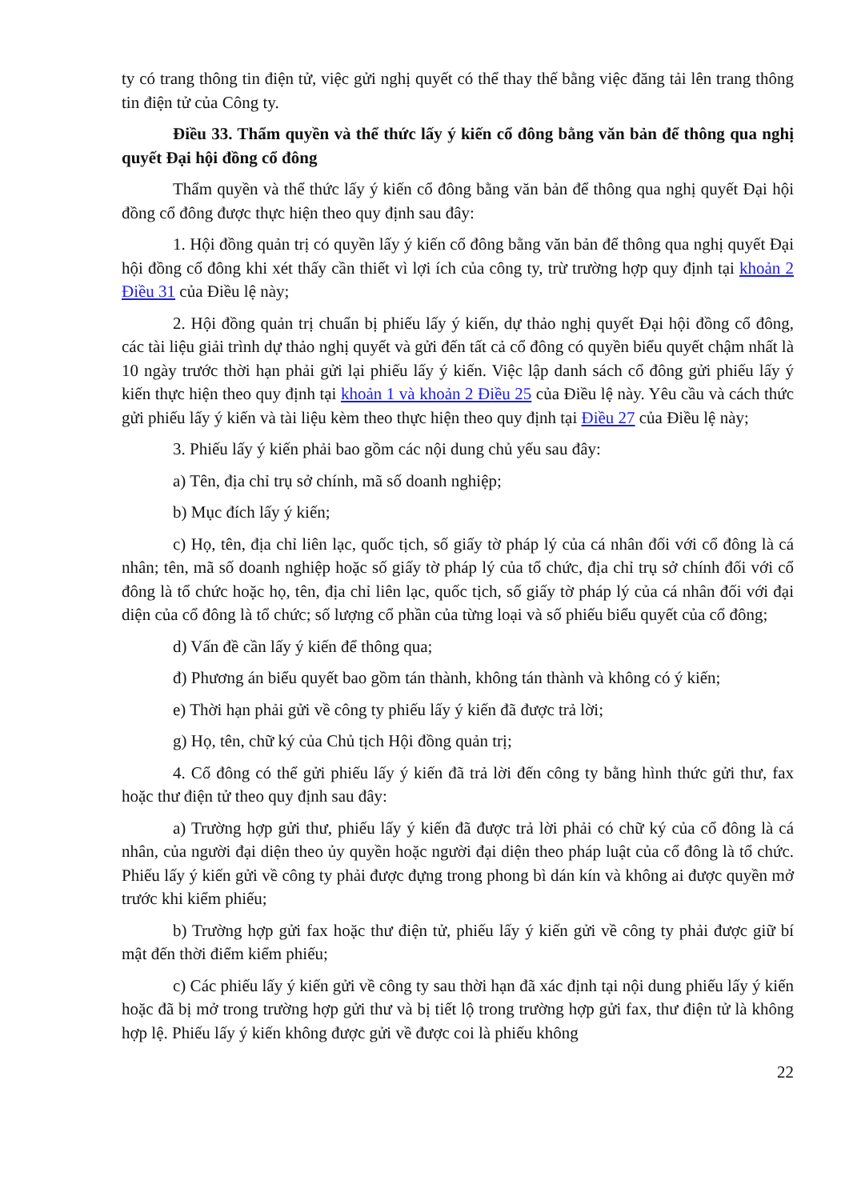ty có trang thông tin điện tử, việc gửi nghị quyết có thể thay thế bằng việc đăng tải lên trang thông tin điện tử của Công ty.
Điều 33. Thẩm quyền và thể thức lấy ý kiến cổ đông bằng văn bản để thông qua nghị quyết Đại hội đồng cổ đông
Thẩm quyền và thể thức lấy ý kiến cổ đông bằng văn bản để thông qua nghị quyết Đại hội đồng cổ đông được thực hiện theo quy định sau đây:
1. Hội đồng quản trị có quyền lấy ý kiến cổ đông bằng văn bản để thông qua nghị quyết Đại hội đồng cổ đông khi xét thấy cần thiết vì lợi ích của công ty, trừ trường hợp quy định tại khoản 2 Điều 31 của Điều lệ này;
2. Hội đồng quản trị chuẩn bị phiếu lấy ý kiến, dự thảo nghị quyết Đại hội đồng cổ đông, các tài liệu giải trình dự thảo nghị quyết và gửi đến tất cả cổ đông có quyền biểu quyết chậm nhất là 10 ngày trước thời hạn phải gửi lại phiếu lấy ý kiến. Việc lập danh sách cổ đông gửi phiếu lấy ý kiến thực hiện theo quy định tại khoản 1 và khoản 2 Điều 25 của Điều lệ này. Yêu cầu và cách thức gửi phiếu lấy ý kiến và tài liệu kèm theo thực hiện theo quy định tại Điều 27 của Điều lệ này;
3. Phiếu lấy ý kiến phải bao gồm các nội dung chủ yếu sau đây:
a) Tên, địa chỉ trụ sở chính, mã số doanh nghiệp;
b) Mục đích lấy ý kiến;
c) Họ, tên, địa chỉ liên lạc, quốc tịch, số giấy tờ pháp lý của cá nhân đối với cổ đông là cá nhân; tên, mã số doanh nghiệp hoặc số giấy tờ pháp lý của tổ chức, địa chỉ trụ sở chính đối với cổ đông là tổ chức hoặc họ, tên, địa chỉ liên lạc, quốc tịch, số giấy tờ pháp lý của cá nhân đối với đại diện của cổ đông là tổ chức; số lượng cổ phần của từng loại và số phiếu biểu quyết của cổ đông;
d) Vấn đề cần lấy ý kiến để thông qua;
đ) Phương án biểu quyết bao gồm tán thành, không tán thành và không có ý kiến;
e) Thời hạn phải gửi về công ty phiếu lấy ý kiến đã được trả lời;
g) Họ, tên, chữ ký của Chủ tịch Hội đồng quản trị;
4. Cổ đông có thể gửi phiếu lấy ý kiến đã trả lời đến công ty bằng hình thức gửi thư, fax hoặc thư điện tử theo quy định sau đây:
a) Trường hợp gửi thư, phiếu lấy ý kiến đã được trả lời phải có chữ ký của cổ đông là cá nhân, của người đại diện theo ủy quyền hoặc người đại diện theo pháp luật của cổ đông là tổ chức. Phiếu lấy ý kiến gửi về công ty phải được đựng trong phong bì dán kín và không ai được quyền mở trước khi kiểm phiếu;
b) Trường hợp gửi fax hoặc thư điện tử, phiếu lấy ý kiến gửi về công ty phải được giữ bí mật đến thời điểm kiểm phiếu;
c) Các phiếu lấy ý kiến gửi về công ty sau thời hạn đã xác định tại nội dung phiếu lấy ý kiến hoặc đã bị mở trong trường hợp gửi thư và bị tiết lộ trong trường hợp gửi fax, thư điện tử là không hợp lệ. Phiếu lấy ý kiến không được gửi về được coi là phiếu không
22